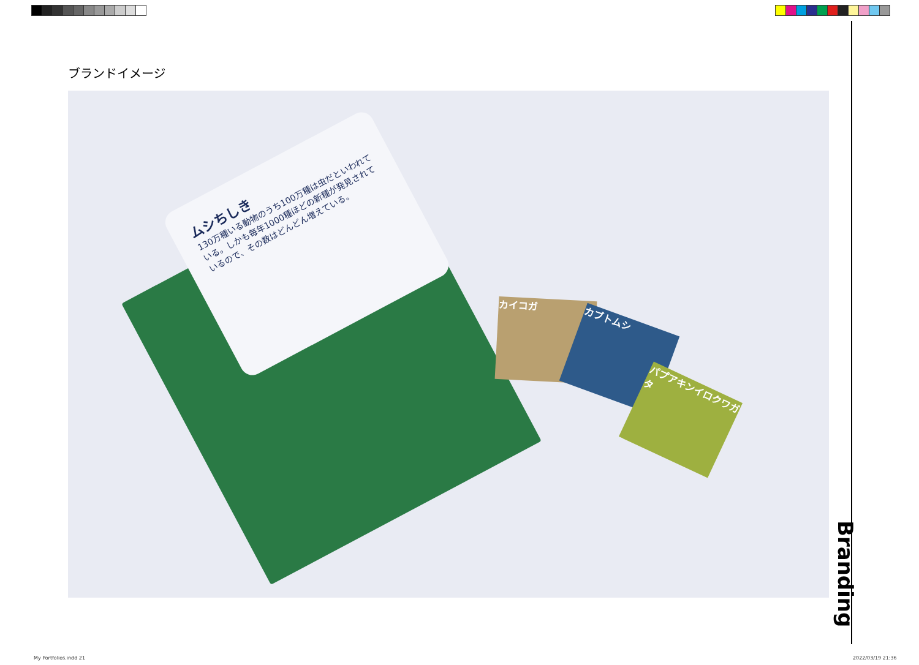ブランドイメージ
ムシちしき
130万種いる動物のうち100万種は虫だといわれている。しかも毎年1000種ほどの新種が発見されているので、その数はどんどん増えている。
カイコガ
カブトムシ
パプアキンイロクワガタ
Branding
My Portfolios.indd 21 2022/03/19 21:36